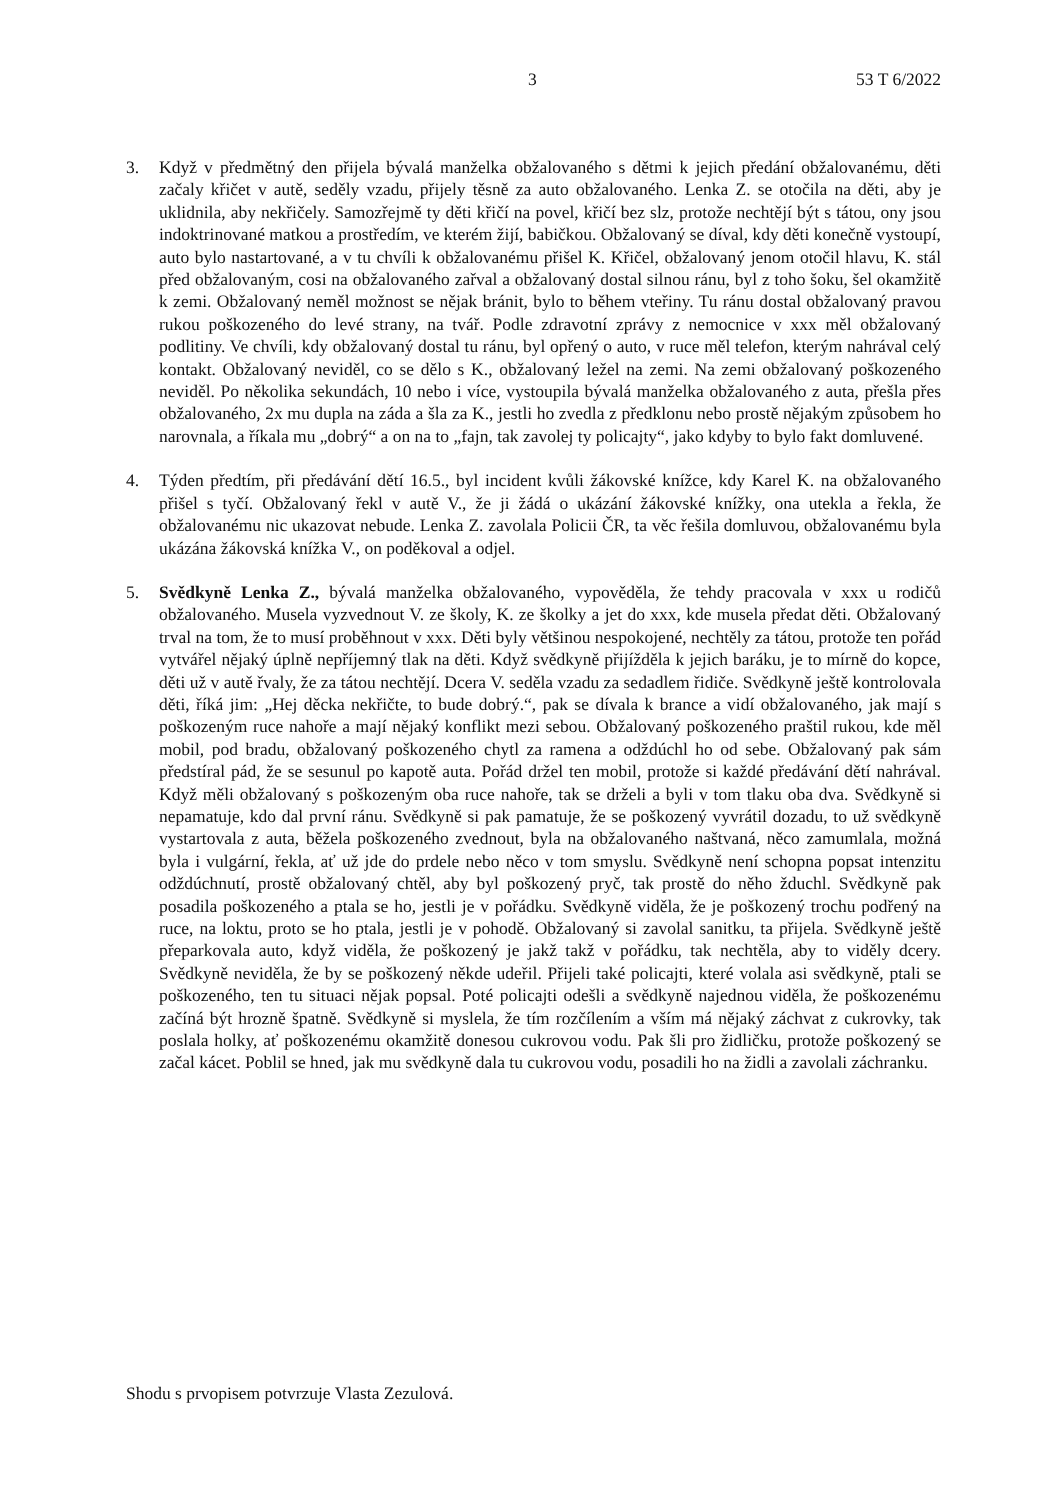3 53 T 6/2022
3. Když v předmětný den přijela bývalá manželka obžalovaného s dětmi k jejich předání obžalovanému, děti začaly křičet v autě, seděly vzadu, přijely těsně za auto obžalovaného. Lenka Z. se otočila na děti, aby je uklidnila, aby nekřičely. Samozřejmě ty děti křičí na povel, křičí bez slz, protože nechtějí být s tátou, ony jsou indoktrinované matkou a prostředím, ve kterém žijí, babičkou. Obžalovaný se díval, kdy děti konečně vystoupí, auto bylo nastartované, a v tu chvíli k obžalovanému přišel K. Křičel, obžalovaný jenom otočil hlavu, K. stál před obžalovaným, cosi na obžalovaného zařval a obžalovaný dostal silnou ránu, byl z toho šoku, šel okamžitě k zemi. Obžalovaný neměl možnost se nějak bránit, bylo to během vteřiny. Tu ránu dostal obžalovaný pravou rukou poškozeného do levé strany, na tvář. Podle zdravotní zprávy z nemocnice v xxx měl obžalovaný podlitiny. Ve chvíli, kdy obžalovaný dostal tu ránu, byl opřený o auto, v ruce měl telefon, kterým nahrával celý kontakt. Obžalovaný neviděl, co se dělo s K., obžalovaný ležel na zemi. Na zemi obžalovaný poškozeného neviděl. Po několika sekundách, 10 nebo i více, vystoupila bývalá manželka obžalovaného z auta, přešla přes obžalovaného, 2x mu dupla na záda a šla za K., jestli ho zvedla z předklonu nebo prostě nějakým způsobem ho narovnala, a říkala mu „dobrý“ a on na to „fajn, tak zavolej ty policajty“, jako kdyby to bylo fakt domluvené.
4. Týden předtím, při předávání dětí 16.5., byl incident kvůli žákovské knížce, kdy Karel K. na obžalovaného přišel s tyčí. Obžalovaný řekl v autě V., že ji žádá o ukázání žákovské knížky, ona utekla a řekla, že obžalovanému nic ukazovat nebude. Lenka Z. zavolala Policii ČR, ta věc řešila domluvou, obžalovanému byla ukázána žákovská knížka V., on poděkoval a odjel.
5. Svědkyně Lenka Z., bývalá manželka obžalovaného, vypověděla, že tehdy pracovala v xxx u rodičů obžalovaného. Musela vyzvednout V. ze školy, K. ze školky a jet do xxx, kde musela předat děti. Obžalovaný trval na tom, že to musí proběhnout v xxx. Děti byly většinou nespokojené, nechtěly za tátou, protože ten pořád vytvářel nějaký úplně nepříjemný tlak na děti. Když svědkyně přijížděla k jejich baráku, je to mírně do kopce, děti už v autě řvaly, že za tátou nechtějí. Dcera V. seděla vzadu za sedadlem řidiče. Svědkyně ještě kontrolovala děti, říká jim: „Hej děcka nekřičte, to bude dobrý.“, pak se dívala k brance a vidí obžalovaného, jak mají s poškozeným ruce nahoře a mají nějaký konflikt mezi sebou. Obžalovaný poškozeného praštil rukou, kde měl mobil, pod bradu, obžalovaný poškozeného chytl za ramena a odždúchl ho od sebe. Obžalovaný pak sám předstíral pád, že se sesunul po kapotě auta. Pořád držel ten mobil, protože si každé předávání dětí nahrával. Když měli obžalovaný s poškozeným oba ruce nahoře, tak se drželi a byli v tom tlaku oba dva. Svědkyně si nepamatuje, kdo dal první ránu. Svědkyně si pak pamatuje, že se poškozený vyvrátil dozadu, to už svědkyně vystartovala z auta, běžela poškozeného zvednout, byla na obžalovaného naštvaná, něco zamumlala, možná byla i vulgární, řekla, ať už jde do prdele nebo něco v tom smyslu. Svědkyně není schopna popsat intenzitu odždúchnutí, prostě obžalovaný chtěl, aby byl poškozený pryč, tak prostě do něho žduchl. Svědkyně pak posadila poškozeného a ptala se ho, jestli je v pořádku. Svědkyně viděla, že je poškozený trochu podřený na ruce, na loktu, proto se ho ptala, jestli je v pohodě. Obžalovaný si zavolal sanitku, ta přijela. Svědkyně ještě přeparkovala auto, když viděla, že poškozený je jakž takž v pořádku, tak nechtěla, aby to viděly dcery. Svědkyně neviděla, že by se poškozený někde udeřil. Přijeli také policajti, které volala asi svědkyně, ptali se poškozeného, ten tu situaci nějak popsal. Poté policajti odešli a svědkyně najednou viděla, že poškozenému začíná být hrozně špatně. Svědkyně si myslela, že tím rozčílením a vším má nějaký záchvat z cukrovky, tak poslala holky, ať poškozenému okamžitě donesou cukrovou vodu. Pak šli pro židličku, protože poškozený se začal kácet. Poblil se hned, jak mu svědkyně dala tu cukrovou vodu, posadili ho na židli a zavolali záchranku.
Shodu s prvopisem potvrzuje Vlasta Zezulová.